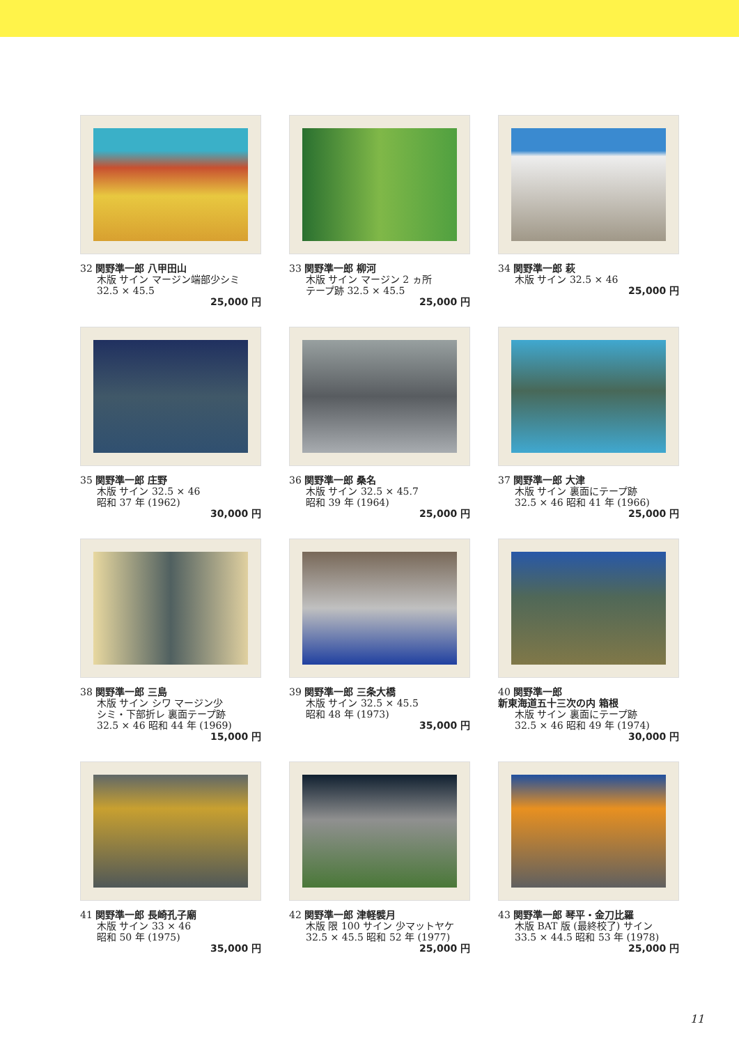32 関野準一郎 八甲田山
木版 サイン マージン端部少シミ
32.5 × 45.5
25,000 円
33 関野準一郎 柳河
木版 サイン マージン 2 ヵ所
テープ跡 32.5 × 45.5
25,000 円
34 関野準一郎 萩
木版 サイン 32.5 × 46
25,000 円
35 関野準一郎 庄野
木版 サイン 32.5 × 46
昭和 37 年 (1962)
30,000 円
36 関野準一郎 桑名
木版 サイン 32.5 × 45.7
昭和 39 年 (1964)
25,000 円
37 関野準一郎 大津
木版 サイン 裏面にテープ跡
32.5 × 46 昭和 41 年 (1966)
25,000 円
38 関野準一郎 三島
木版 サイン シワ マージン少
シミ・下部折レ 裏面テープ跡
32.5 × 46 昭和 44 年 (1969)
15,000 円
39 関野準一郎 三条大橋
木版 サイン 32.5 × 45.5
昭和 48 年 (1973)
35,000 円
40 関野準一郎
新東海道五十三次の内 箱根
木版 サイン 裏面にテープ跡
32.5 × 46 昭和 49 年 (1974)
30,000 円
41 関野準一郎 長崎孔子廟
木版 サイン 33 × 46
昭和 50 年 (1975)
35,000 円
42 関野準一郎 津軽襞月
木版 限 100 サイン 少マットヤケ
32.5 × 45.5 昭和 52 年 (1977)
25,000 円
43 関野準一郎 琴平・金刀比羅
木版 BAT 版 (最終校了) サイン
33.5 × 44.5 昭和 53 年 (1978)
25,000 円
11